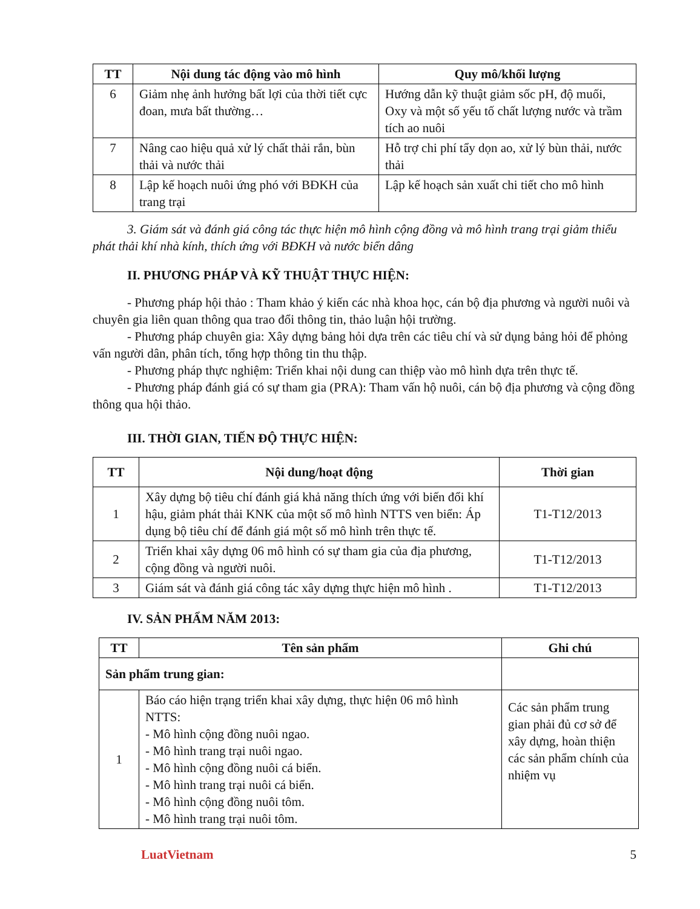| TT | Nội dung tác động vào mô hình | Quy mô/khối lượng |
| --- | --- | --- |
| 6 | Giảm nhẹ ảnh hưởng bất lợi của thời tiết cực đoan, mưa bất thường… | Hướng dẫn kỹ thuật giảm sốc pH, độ muối, Oxy và một số yếu tố chất lượng nước và trầm tích ao nuôi |
| 7 | Nâng cao hiệu quả xử lý chất thải rắn, bùn thải và nước thải | Hỗ trợ chi phí tẩy dọn ao, xử lý bùn thải, nước thải |
| 8 | Lập kế hoạch nuôi ứng phó với BĐKH của trang trại | Lập kế hoạch sản xuất chi tiết cho mô hình |
3. Giám sát và đánh giá công tác thực hiện mô hình cộng đồng và mô hình trang trại giảm thiểu phát thải khí nhà kính, thích ứng với BĐKH và nước biển dâng
II. PHƯƠNG PHÁP VÀ KỸ THUẬT THỰC HIỆN:
- Phương pháp hội thảo : Tham khảo ý kiến các nhà khoa học, cán bộ địa phương và người nuôi và chuyên gia liên quan thông qua trao đổi thông tin, thảo luận hội trường.
- Phương pháp chuyên gia: Xây dựng bảng hỏi dựa trên các tiêu chí và sử dụng bảng hỏi để phỏng vấn người dân, phân tích, tổng hợp thông tin thu thập.
- Phương pháp thực nghiệm: Triển khai nội dung can thiệp vào mô hình dựa trên thực tế.
- Phương pháp đánh giá có sự tham gia (PRA): Tham vấn hộ nuôi, cán bộ địa phương và cộng đồng thông qua hội thảo.
III. THỜI GIAN, TIẾN ĐỘ THỰC HIỆN:
| TT | Nội dung/hoạt động | Thời gian |
| --- | --- | --- |
| 1 | Xây dựng bộ tiêu chí đánh giá khả năng thích ứng với biến đổi khí hậu, giảm phát thải KNK của một số mô hình NTTS ven biển: Áp dụng bộ tiêu chí để đánh giá một số mô hình trên thực tế. | T1-T12/2013 |
| 2 | Triển khai xây dựng 06 mô hình có sự tham gia của địa phương, cộng đồng và người nuôi. | T1-T12/2013 |
| 3 | Giám sát và đánh giá công tác xây dựng thực hiện mô hình . | T1-T12/2013 |
IV. SẢN PHẨM NĂM 2013:
| TT | Tên sản phẩm | Ghi chú |
| --- | --- | --- |
| Sản phẩm trung gian: | | |
| 1 | Báo cáo hiện trạng triển khai xây dựng, thực hiện 06 mô hình NTTS: - Mô hình cộng đồng nuôi ngao. - Mô hình trang trại nuôi ngao. - Mô hình cộng đồng nuôi cá biển. - Mô hình trang trại nuôi cá biển. - Mô hình cộng đồng nuôi tôm. - Mô hình trang trại nuôi tôm. | Các sản phẩm trung gian phải đủ cơ sở để xây dựng, hoàn thiện các sản phẩm chính của nhiệm vụ |
LuatVietnam 5